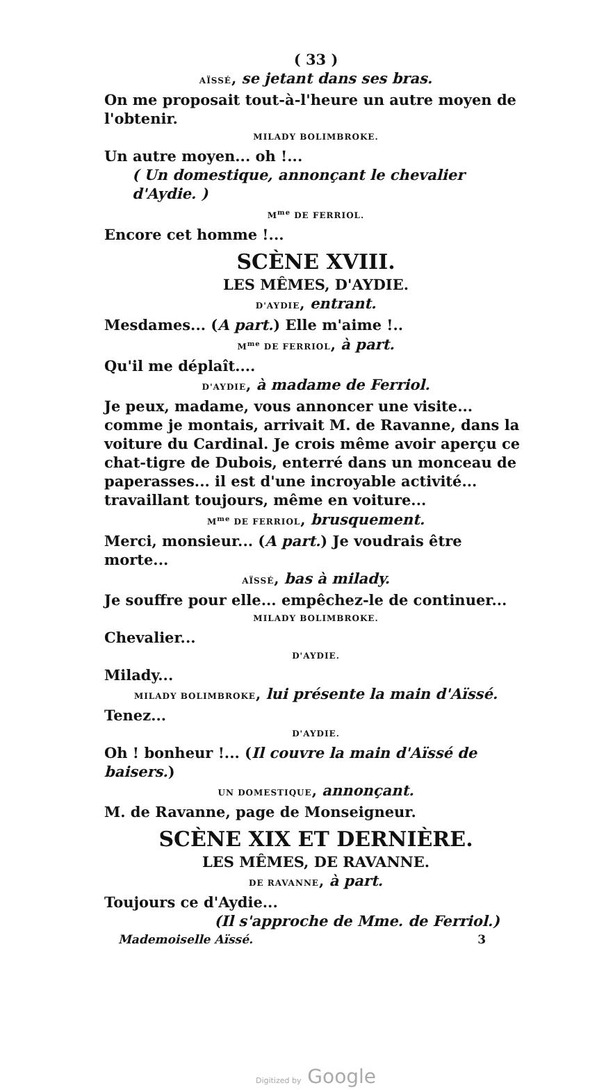( 33 )
AÏSSÉ, se jetant dans ses bras.
On me proposait tout-à-l'heure un autre moyen de l'obtenir.
MILADY BOLIMBROKE.
Un autre moyen... oh !...
( Un domestique, annonçant le chevalier d'Aydie. )
M<sup>me</sup> DE FERRIOL.
Encore cet homme !...
SCÈNE XVIII.
LES MÊMES, D'AYDIE.
D'AYDIE, entrant.
Mesdames... (A part.) Elle m'aime !..
M<sup>me</sup> DE FERRIOL, à part.
Qu'il me déplaît....
D'AYDIE, à madame de Ferriol.
Je peux, madame, vous annoncer une visite... comme je montais, arrivait M. de Ravanne, dans la voiture du Cardinal. Je crois même avoir aperçu ce chat-tigre de Dubois, enterré dans un monceau de paperasses... il est d'une incroyable activité... travaillant toujours, même en voiture...
M<sup>me</sup> DE FERRIOL, brusquement.
Merci, monsieur... (A part.) Je voudrais être morte...
AÏSSÉ, bas à milady.
Je souffre pour elle... empêchez-le de continuer...
MILADY BOLIMBROKE.
Chevalier...
D'AYDIE.
Milady...
MILADY BOLIMBROKE, lui présente la main d'Aïssé.
Tenez...
D'AYDIE.
Oh ! bonheur !... (Il couvre la main d'Aïssé de baisers.)
UN DOMESTIQUE, annonçant.
M. de Ravanne, page de Monseigneur.
SCÈNE XIX ET DERNIÈRE.
LES MÊMES, DE RAVANNE.
DE RAVANNE, à part.
Toujours ce d'Aydie...
(Il s'approche de Mme. de Ferriol.)
Mademoiselle Aïssé. 3
Digitized by Google